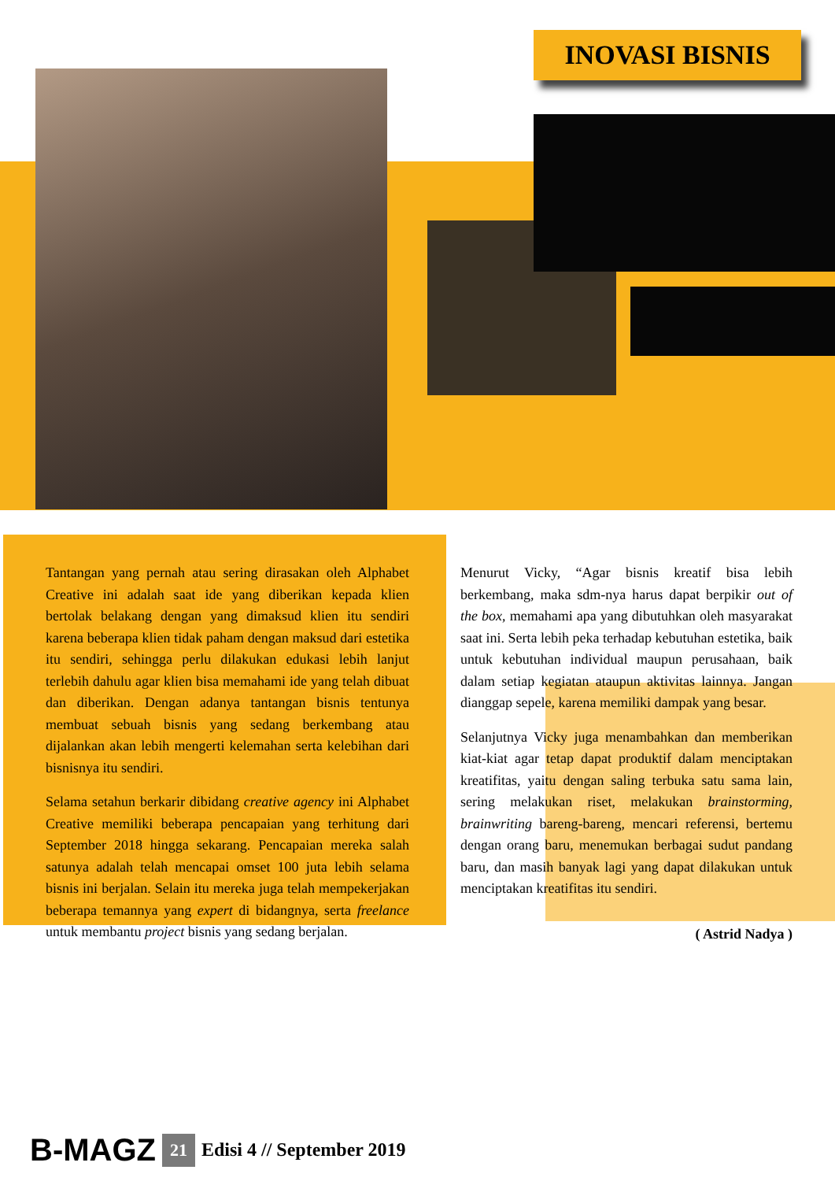INOVASI BISNIS
Tantangan yang pernah atau sering dirasakan oleh Alphabet Creative ini adalah saat ide yang diberikan kepada klien bertolak belakang dengan yang dimaksud klien itu sendiri karena beberapa klien tidak paham dengan maksud dari estetika itu sendiri, sehingga perlu dilakukan edukasi lebih lanjut terlebih dahulu agar klien bisa memahami ide yang telah dibuat dan diberikan. Dengan adanya tantangan bisnis tentunya membuat sebuah bisnis yang sedang berkembang atau dijalankan akan lebih mengerti kelemahan serta kelebihan dari bisnisnya itu sendiri.
Selama setahun berkarir dibidang creative agency ini Alphabet Creative memiliki beberapa pencapaian yang terhitung dari September 2018 hingga sekarang. Pencapaian mereka salah satunya adalah telah mencapai omset 100 juta lebih selama bisnis ini berjalan. Selain itu mereka juga telah mempekerjakan beberapa temannya yang expert di bidangnya, serta freelance untuk membantu project bisnis yang sedang berjalan.
Menurut Vicky, “Agar bisnis kreatif bisa lebih berkembang, maka sdm-nya harus dapat berpikir out of the box, memahami apa yang dibutuhkan oleh masyarakat saat ini. Serta lebih peka terhadap kebutuhan estetika, baik untuk kebutuhan individual maupun perusahaan, baik dalam setiap kegiatan ataupun aktivitas lainnya. Jangan dianggap sepele, karena memiliki dampak yang besar.
Selanjutnya Vicky juga menambahkan dan memberikan kiat-kiat agar tetap dapat produktif dalam menciptakan kreatifitas, yaitu dengan saling terbuka satu sama lain, sering melakukan riset, melakukan brainstorming, brainwriting bareng-bareng, mencari referensi, bertemu dengan orang baru, menemukan berbagai sudut pandang baru, dan masih banyak lagi yang dapat dilakukan untuk menciptakan kreatifitas itu sendiri.
( Astrid Nadya )
B-MAGZ 21 Edisi 4 // September 2019